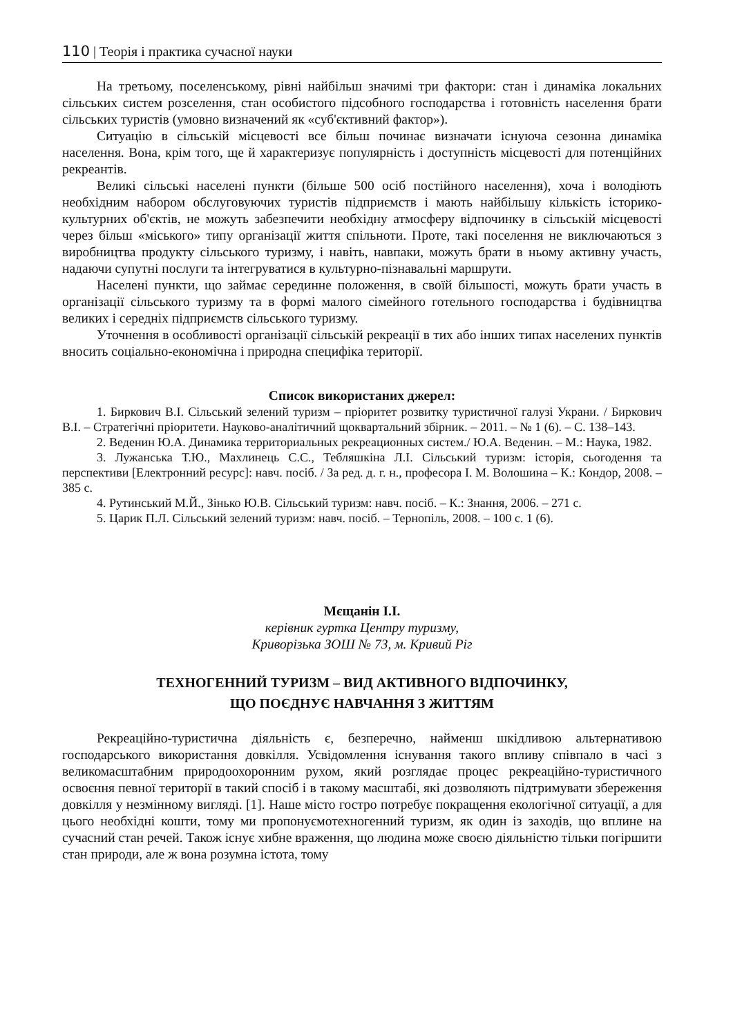110 | Теорія і практика сучасної науки
На третьому, поселенському, рівні найбільш значимі три фактори: стан і динаміка локальних сільських систем розселення, стан особистого підсобного господарства і готовність населення брати сільських туристів (умовно визначений як «суб'єктивний фактор»).
Ситуацію в сільській місцевості все більш починає визначати існуюча сезонна динаміка населення. Вона, крім того, ще й характеризує популярність і доступність місцевості для потенційних рекреантів.
Великі сільські населені пункти (більше 500 осіб постійного населення), хоча і володіють необхідним набором обслуговуючих туристів підприємств і мають найбільшу кількість історико-культурних об'єктів, не можуть забезпечити необхідну атмосферу відпочинку в сільській місцевості через більш «міського» типу організації життя спільноти. Проте, такі поселення не виключаються з виробництва продукту сільського туризму, і навіть, навпаки, можуть брати в ньому активну участь, надаючи супутні послуги та інтегруватися в культурно-пізнавальні маршрути.
Населені пункти, що займає серединне положення, в своїй більшості, можуть брати участь в організації сільського туризму та в формі малого сімейного готельного господарства і будівництва великих і середніх підприємств сільського туризму.
Уточнення в особливості організації сільській рекреації в тих або інших типах населених пунктів вносить соціально-економічна і природна специфіка території.
Список використаних джерел:
1. Биркович В.І. Сільський зелений туризм – пріоритет розвитку туристичної галузі Украни. / Биркович В.І. – Стратегічні пріоритети. Науково-аналітичний щоквартальний збірник. – 2011. – № 1 (6). – С. 138–143.
2. Веденин Ю.А. Динамика территориальных рекреационных систем./ Ю.А. Веденин. – М.: Наука, 1982.
3. Лужанська Т.Ю., Махлинець С.С., Тебляшкіна Л.І. Сільський туризм: історія, сьогодення та перспективи [Електронний ресурс]: навч. посіб. / За ред. д. г. н., професора І. М. Волошина – К.: Кондор, 2008. – 385 с.
4. Рутинський М.Й., Зінько Ю.В. Сільський туризм: навч. посіб. – К.: Знання, 2006. – 271 с.
5. Царик П.Л. Сільський зелений туризм: навч. посіб. – Тернопіль, 2008. – 100 с. 1 (6).
Мєщанін І.І.
керівник гуртка Центру туризму,
Криворізька ЗОШ № 73, м. Кривий Ріг
ТЕХНОГЕННИЙ ТУРИЗМ – ВИД АКТИВНОГО ВІДПОЧИНКУ,
ЩО ПОЄДНУЄ НАВЧАННЯ З ЖИТТЯМ
Рекреаційно-туристична діяльність є, безперечно, найменш шкідливою альтернативою господарського використання довкілля. Усвідомлення існування такого впливу співпало в часі з великомасштабним природоохоронним рухом, який розглядає процес рекреаційно-туристичного освоєння певної території в такий спосіб і в такому масштабі, які дозволяють підтримувати збереження довкілля у незмінному вигляді. [1]. Наше місто гостро потребує покращення екологічної ситуації, а для цього необхідні кошти, тому ми пропонуємотехногенний туризм, як один із заходів, що вплине на сучасний стан речей. Також існує хибне враження, що людина може своєю діяльністю тільки погіршити стан природи, але ж вона розумна істота, тому